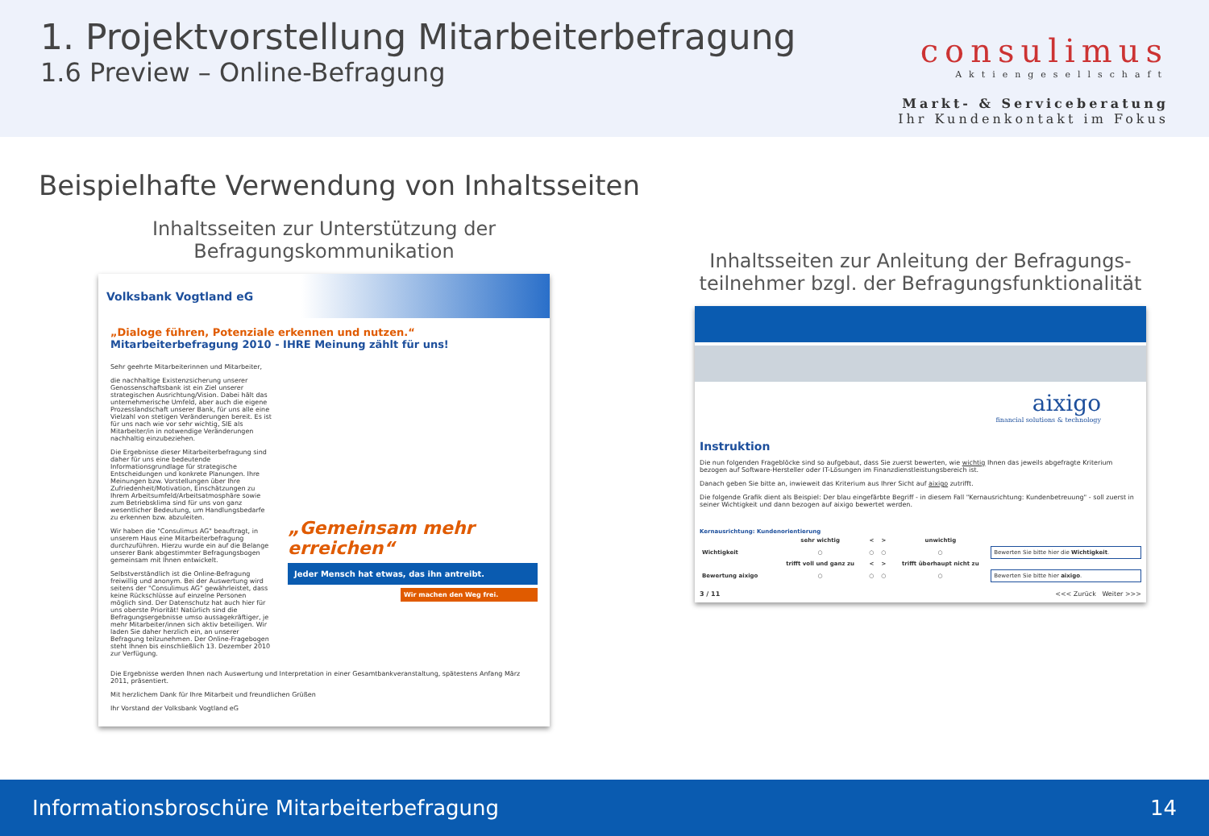1. Projektvorstellung Mitarbeiterbefragung
1.6 Preview – Online-Befragung
consulimus
Aktiengesellschaft
Markt- & Serviceberatung
Ihr Kundenkontakt im Fokus
Beispielhafte Verwendung von Inhaltsseiten
Inhaltsseiten zur Unterstützung der Befragungskommunikation
Volksbank Vogtland eG
„Dialoge führen, Potenziale erkennen und nutzen.“
Mitarbeiterbefragung 2010 - IHRE Meinung zählt für uns!
Sehr geehrte Mitarbeiterinnen und Mitarbeiter,
die nachhaltige Existenzsicherung unserer Genossenschaftsbank ist ein Ziel unserer strategischen Ausrichtung/Vision. Dabei hält das unternehmerische Umfeld, aber auch die eigene Prozesslandschaft unserer Bank, für uns alle eine Vielzahl von stetigen Veränderungen bereit. Es ist für uns nach wie vor sehr wichtig, SIE als Mitarbeiter/in in notwendige Veränderungen nachhaltig einzubeziehen.
Die Ergebnisse dieser Mitarbeiterbefragung sind daher für uns eine bedeutende Informationsgrundlage für strategische Entscheidungen und konkrete Planungen. Ihre Meinungen bzw. Vorstellungen über Ihre Zufriedenheit/Motivation, Einschätzungen zu Ihrem Arbeitsumfeld/Arbeitsatmosphäre sowie zum Betriebsklima sind für uns von ganz wesentlicher Bedeutung, um Handlungsbedarfe zu erkennen bzw. abzuleiten.
Wir haben die "Consulimus AG" beauftragt, in unserem Haus eine Mitarbeiterbefragung durchzuführen. Hierzu wurde ein auf die Belange unserer Bank abgestimmter Befragungsbogen gemeinsam mit Ihnen entwickelt.
Selbstverständlich ist die Online-Befragung freiwillig und anonym. Bei der Auswertung wird seitens der "Consulimus AG" gewährleistet, dass keine Rückschlüsse auf einzelne Personen möglich sind. Der Datenschutz hat auch hier für uns oberste Priorität! Natürlich sind die Befragungsergebnisse umso aussagekräftiger, je mehr Mitarbeiter/innen sich aktiv beteiligen. Wir laden Sie daher herzlich ein, an unserer Befragung teilzunehmen. Der Online-Fragebogen steht Ihnen bis einschließlich 13. Dezember 2010 zur Verfügung.
„Gemeinsam mehr erreichen“
Jeder Mensch hat etwas, das ihn antreibt.
Wir machen den Weg frei.
Die Ergebnisse werden Ihnen nach Auswertung und Interpretation in einer Gesamtbankveranstaltung, spätestens Anfang März 2011, präsentiert.
Mit herzlichem Dank für Ihre Mitarbeit und freundlichen Grüßen
Ihr Vorstand der Volksbank Vogtland eG
Inhaltsseiten zur Anleitung der Befragungs-teilnehmer bzgl. der Befragungsfunktionalität
aixigo
financial solutions & technology
Instruktion
Die nun folgenden Frageblöcke sind so aufgebaut, dass Sie zuerst bewerten, wie wichtig Ihnen das jeweils abgefragte Kriterium bezogen auf Software-Hersteller oder IT-Lösungen im Finanzdienstleistungsbereich ist.
Danach geben Sie bitte an, inwieweit das Kriterium aus Ihrer Sicht auf aixigo zutrifft.
Die folgende Grafik dient als Beispiel: Der blau eingefärbte Begriff - in diesem Fall "Kernausrichtung: Kundenbetreuung" - soll zuerst in seiner Wichtigkeit und dann bezogen auf aixigo bewertet werden.
Kernausrichtung: Kundenorientierung
| | sehr wichtig | < | > | unwichtig | |
| Wichtigkeit | ○ | ○ | ○ | ○ | Bewerten Sie bitte hier die Wichtigkeit . |
| | trifft voll und ganz zu | < | > | trifft überhaupt nicht zu | |
| Bewertung aixigo | ○ | ○ | ○ | ○ | Bewerten Sie bitte hier aixigo . |
3 / 11 <<< Zurück Weiter >>>
Informationsbroschüre Mitarbeiterbefragung 14